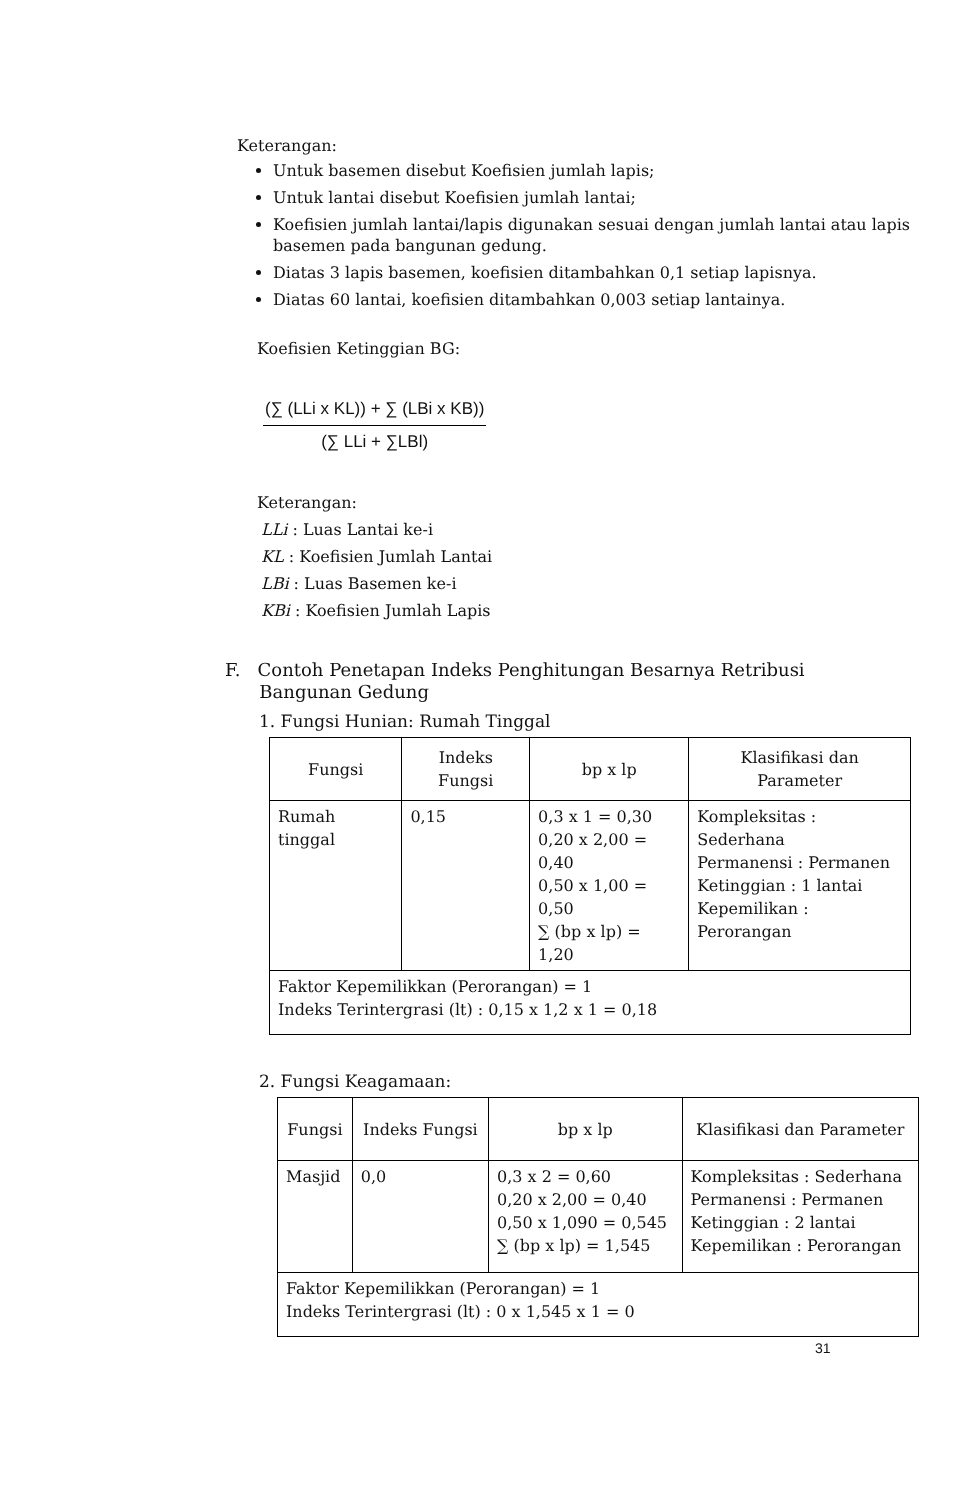Keterangan:
Untuk basemen disebut Koefisien jumlah lapis;
Untuk lantai disebut Koefisien jumlah lantai;
Koefisien jumlah lantai/lapis digunakan sesuai dengan jumlah lantai atau lapis basemen pada bangunan gedung.
Diatas 3 lapis basemen, koefisien ditambahkan 0,1 setiap lapisnya.
Diatas 60 lantai, koefisien ditambahkan 0,003 setiap lantainya.
Koefisien Ketinggian BG:
(∑ (LLi x KL)) + ∑ (LBi x KB))
(∑ LLi + ∑LBl)
Keterangan:
LLi : Luas Lantai ke-i
KL : Koefisien Jumlah Lantai
LBi : Luas Basemen ke-i
KBi : Koefisien Jumlah Lapis
F. Contoh Penetapan Indeks Penghitungan Besarnya Retribusi
Bangunan Gedung
1. Fungsi Hunian: Rumah Tinggal
| Fungsi | Indeks Fungsi | bp x lp | Klasifikasi dan Parameter |
| --- | --- | --- | --- |
| Rumah tinggal | 0,15 | 0,3 x 1 = 0,30 0,20 x 2,00 = 0,40 0,50 x 1,00 = 0,50 ∑ (bp x lp) = 1,20 | Kompleksitas : Sederhana Permanensi : Permanen Ketinggian : 1 lantai Kepemilikan : Perorangan |
| Faktor Kepemilikkan (Perorangan) = 1 Indeks Terintergrasi (lt) : 0,15 x 1,2 x 1 = 0,18 | | | |
2. Fungsi Keagamaan:
| Fungsi | Indeks Fungsi | bp x lp | Klasifikasi dan Parameter |
| --- | --- | --- | --- |
| Masjid | 0,0 | 0,3 x 2 = 0,60 0,20 x 2,00 = 0,40 0,50 x 1,090 = 0,545 ∑ (bp x lp) = 1,545 | Kompleksitas : Sederhana Permanensi : Permanen Ketinggian : 2 lantai Kepemilikan : Perorangan |
| Faktor Kepemilikkan (Perorangan) = 1 Indeks Terintergrasi (lt) : 0 x 1,545 x 1 = 0 | | | |
31